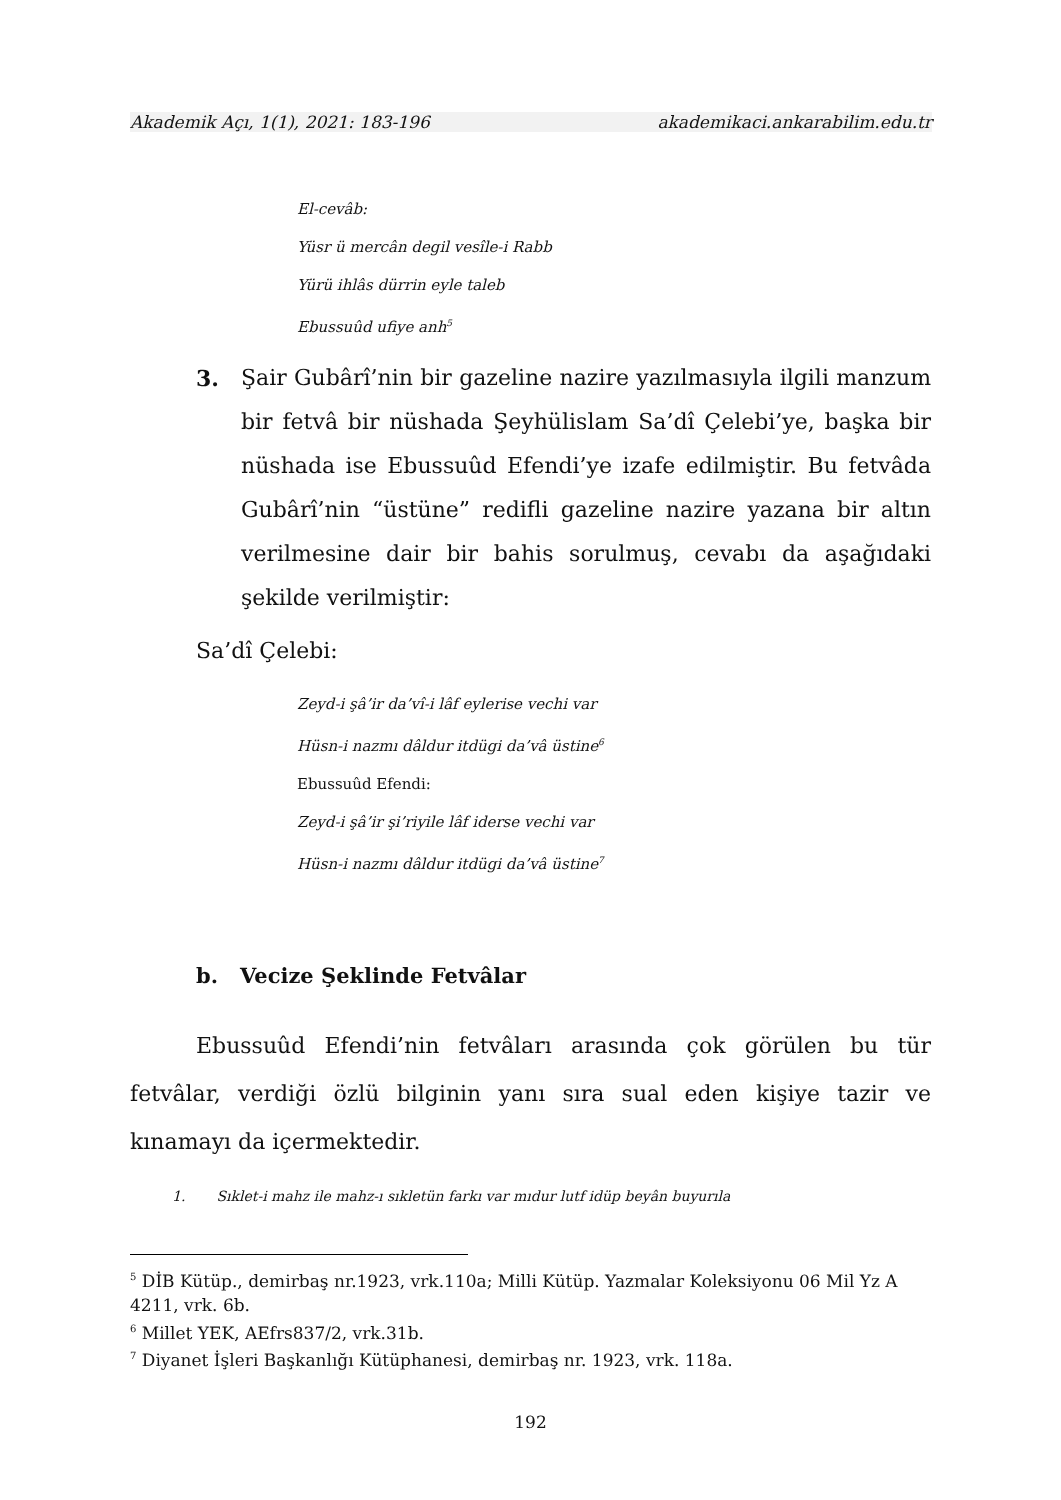Akademik Açı, 1(1), 2021: 183-196 akademikaci.ankarabilim.edu.tr
El-cevâb:
Yüsr ü mercân degil vesîle-i Rabb
Yürü ihlâs dürrin eyle taleb
Ebussuûd ufiye anh<sup>5</sup>
3. Şair Gubârî’nin bir gazeline nazire yazılmasıyla ilgili manzum bir fetvâ bir nüshada Şeyhülislam Sa’dî Çelebi’ye, başka bir nüshada ise Ebussuûd Efendi’ye izafe edilmiştir. Bu fetvâda Gubârî’nin “üstüne” redifli gazeline nazire yazana bir altın verilmesine dair bir bahis sorulmuş, cevabı da aşağıdaki şekilde verilmiştir:
Sa’dî Çelebi:
Zeyd-i şâ’ir da’vî-i lâf eylerise vechi var
Hüsn-i nazmı dâldur itdügi da’vâ üstine<sup>6</sup>
Ebussuûd Efendi:
Zeyd-i şâ’ir şi’riyile lâf iderse vechi var
Hüsn-i nazmı dâldur itdügi da’vâ üstine<sup>7</sup>
b. Vecize Şeklinde Fetvâlar
Ebussuûd Efendi’nin fetvâları arasında çok görülen bu tür fetvâlar, verdiği özlü bilginin yanı sıra sual eden kişiye tazir ve kınamayı da içermektedir.
1. Sıklet-i mahz ile mahz-ı sıkletün farkı var mıdur lutf idüp beyân buyurıla
<sup>5</sup> DİB Kütüp., demirbaş nr.1923, vrk.110a; Milli Kütüp. Yazmalar Koleksiyonu 06 Mil Yz A 4211, vrk. 6b.
<sup>6</sup> Millet YEK, AEfrs837/2, vrk.31b.
<sup>7</sup> Diyanet İşleri Başkanlığı Kütüphanesi, demirbaş nr. 1923, vrk. 118a.
192